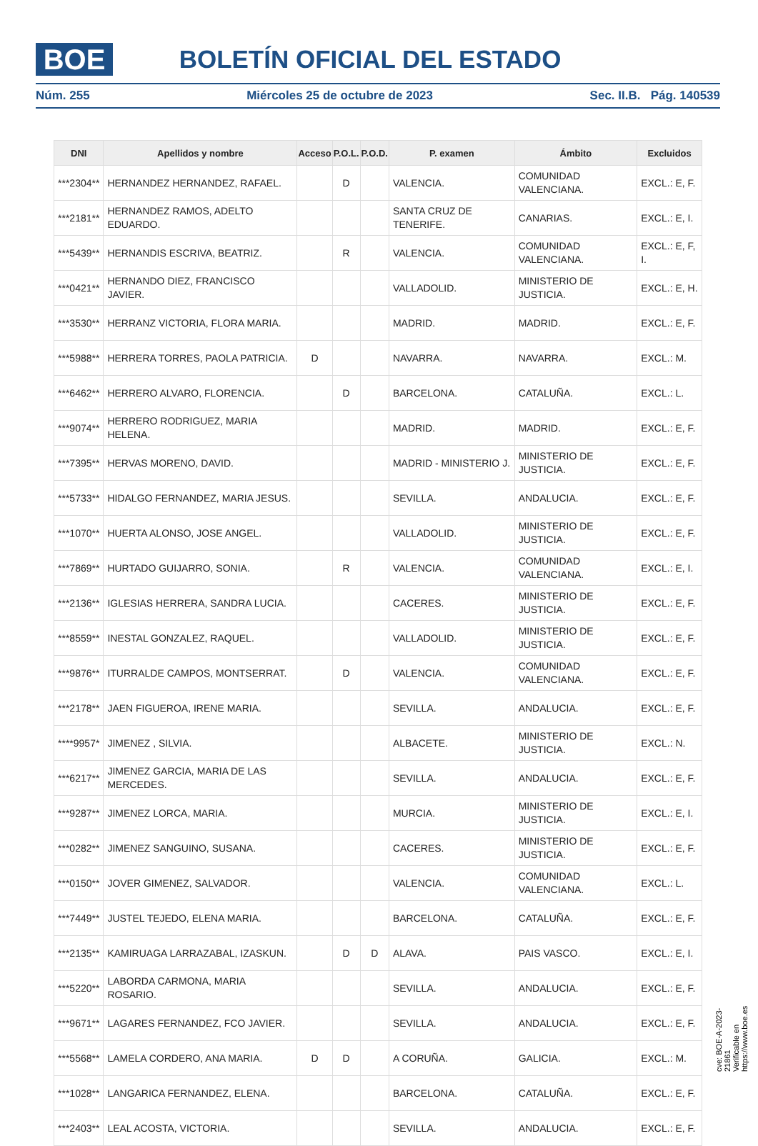BOE BOLETÍN OFICIAL DEL ESTADO
Núm. 255 Miércoles 25 de octubre de 2023 Sec. II.B. Pág. 140539
| DNI | Apellidos y nombre | Acceso | P.O.L. | P.O.D. | P. examen | Ámbito | Excluidos |
| --- | --- | --- | --- | --- | --- | --- | --- |
| ***2304** | HERNANDEZ HERNANDEZ, RAFAEL. | | D | | VALENCIA. | COMUNIDAD VALENCIANA. | EXCL.: E, F. |
| ***2181** | HERNANDEZ RAMOS, ADELTO EDUARDO. | | | | SANTA CRUZ DE TENERIFE. | CANARIAS. | EXCL.: E, I. |
| ***5439** | HERNANDIS ESCRIVA, BEATRIZ. | | R | | VALENCIA. | COMUNIDAD VALENCIANA. | EXCL.: E, F, I. |
| ***0421** | HERNANDO DIEZ, FRANCISCO JAVIER. | | | | VALLADOLID. | MINISTERIO DE JUSTICIA. | EXCL.: E, H. |
| ***3530** | HERRANZ VICTORIA, FLORA MARIA. | | | | MADRID. | MADRID. | EXCL.: E, F. |
| ***5988** | HERRERA TORRES, PAOLA PATRICIA. | D | | | NAVARRA. | NAVARRA. | EXCL.: M. |
| ***6462** | HERRERO ALVARO, FLORENCIA. | | D | | BARCELONA. | CATALUÑA. | EXCL.: L. |
| ***9074** | HERRERO RODRIGUEZ, MARIA HELENA. | | | | MADRID. | MADRID. | EXCL.: E, F. |
| ***7395** | HERVAS MORENO, DAVID. | | | | MADRID - MINISTERIO J. | MINISTERIO DE JUSTICIA. | EXCL.: E, F. |
| ***5733** | HIDALGO FERNANDEZ, MARIA JESUS. | | | | SEVILLA. | ANDALUCIA. | EXCL.: E, F. |
| ***1070** | HUERTA ALONSO, JOSE ANGEL. | | | | VALLADOLID. | MINISTERIO DE JUSTICIA. | EXCL.: E, F. |
| ***7869** | HURTADO GUIJARRO, SONIA. | | R | | VALENCIA. | COMUNIDAD VALENCIANA. | EXCL.: E, I. |
| ***2136** | IGLESIAS HERRERA, SANDRA LUCIA. | | | | CACERES. | MINISTERIO DE JUSTICIA. | EXCL.: E, F. |
| ***8559** | INESTAL GONZALEZ, RAQUEL. | | | | VALLADOLID. | MINISTERIO DE JUSTICIA. | EXCL.: E, F. |
| ***9876** | ITURRALDE CAMPOS, MONTSERRAT. | | D | | VALENCIA. | COMUNIDAD VALENCIANA. | EXCL.: E, F. |
| ***2178** | JAEN FIGUEROA, IRENE MARIA. | | | | SEVILLA. | ANDALUCIA. | EXCL.: E, F. |
| ****9957* | JIMENEZ , SILVIA. | | | | ALBACETE. | MINISTERIO DE JUSTICIA. | EXCL.: N. |
| ***6217** | JIMENEZ GARCIA, MARIA DE LAS MERCEDES. | | | | SEVILLA. | ANDALUCIA. | EXCL.: E, F. |
| ***9287** | JIMENEZ LORCA, MARIA. | | | | MURCIA. | MINISTERIO DE JUSTICIA. | EXCL.: E, I. |
| ***0282** | JIMENEZ SANGUINO, SUSANA. | | | | CACERES. | MINISTERIO DE JUSTICIA. | EXCL.: E, F. |
| ***0150** | JOVER GIMENEZ, SALVADOR. | | | | VALENCIA. | COMUNIDAD VALENCIANA. | EXCL.: L. |
| ***7449** | JUSTEL TEJEDO, ELENA MARIA. | | | | BARCELONA. | CATALUÑA. | EXCL.: E, F. |
| ***2135** | KAMIRUAGA LARRAZABAL, IZASKUN. | | D | D | ALAVA. | PAIS VASCO. | EXCL.: E, I. |
| ***5220** | LABORDA CARMONA, MARIA ROSARIO. | | | | SEVILLA. | ANDALUCIA. | EXCL.: E, F. |
| ***9671** | LAGARES FERNANDEZ, FCO JAVIER. | | | | SEVILLA. | ANDALUCIA. | EXCL.: E, F. |
| ***5568** | LAMELA CORDERO, ANA MARIA. | D | D | | A CORUÑA. | GALICIA. | EXCL.: M. |
| ***1028** | LANGARICA FERNANDEZ, ELENA. | | | | BARCELONA. | CATALUÑA. | EXCL.: E, F. |
| ***2403** | LEAL ACOSTA, VICTORIA. | | | | SEVILLA. | ANDALUCIA. | EXCL.: E, F. |
cve: BOE-A-2023-21861
Verificable en https://www.boe.es